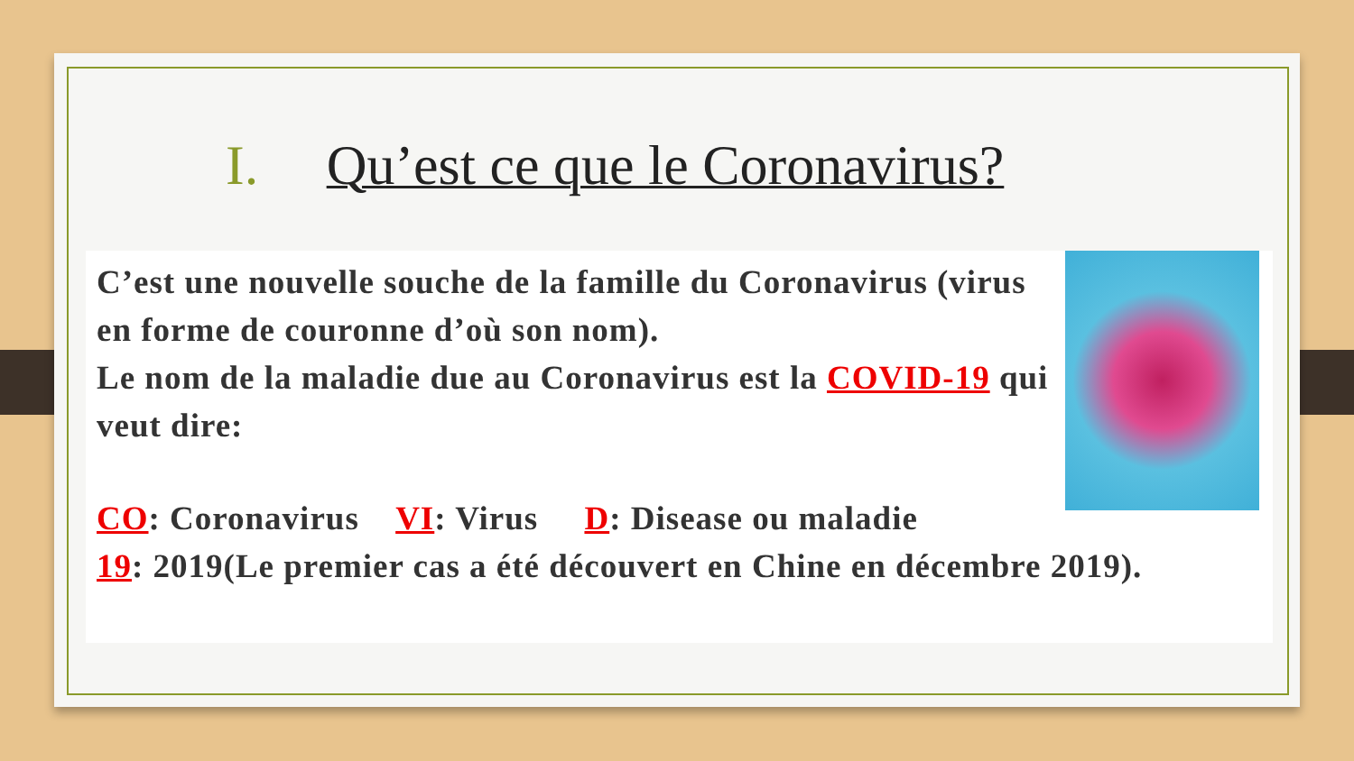I. Qu’est ce que le Coronavirus?
C’est une nouvelle souche de la famille du Coronavirus (virus en forme de couronne d’où son nom).
Le nom de la maladie due au Coronavirus est la COVID-19 qui veut dire:
CO: Coronavirus VI: Virus D: Disease ou maladie
19: 2019(Le premier cas a été découvert en Chine en décembre 2019).